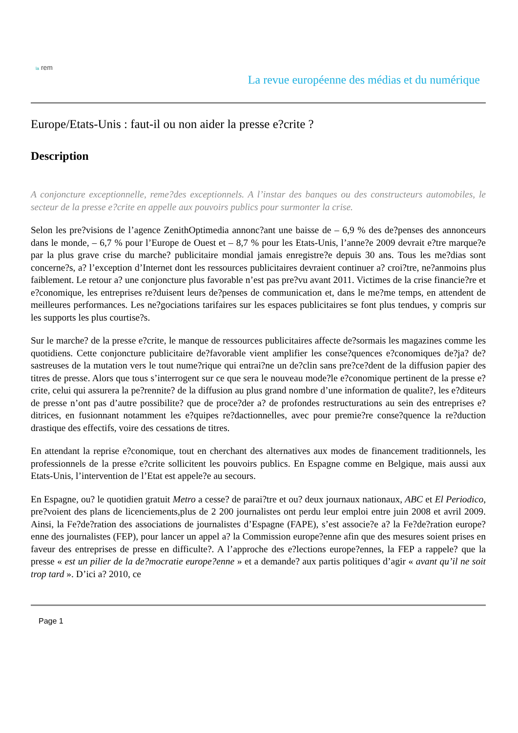la rem
La revue européenne des médias et du numérique
Europe/Etats-Unis : faut-il ou non aider la presse e?crite ?
Description
A conjoncture exceptionnelle, reme?des exceptionnels. A l’instar des banques ou des constructeurs automobiles, le secteur de la presse e?crite en appelle aux pouvoirs publics pour surmonter la crise.
Selon les pre?visions de l’agence ZenithOptimedia annonc?ant une baisse de – 6,9 % des de?penses des annonceurs dans le monde, – 6,7 % pour l’Europe de Ouest et – 8,7 % pour les Etats-Unis, l’anne?e 2009 devrait e?tre marque?e par la plus grave crise du marche? publicitaire mondial jamais enregistre?e depuis 30 ans. Tous les me?dias sont concerne?s, a? l’exception d’Internet dont les ressources publicitaires devraient continuer a? croi?tre, ne?anmoins plus faiblement. Le retour a? une conjoncture plus favorable n’est pas pre?vu avant 2011. Victimes de la crise financie?re et e?conomique, les entreprises re?duisent leurs de?penses de communication et, dans le me?me temps, en attendent de meilleures performances. Les ne?gociations tarifaires sur les espaces publicitaires se font plus tendues, y compris sur les supports les plus courtise?s.
Sur le marche? de la presse e?crite, le manque de ressources publicitaires affecte de?sormais les magazines comme les quotidiens. Cette conjoncture publicitaire de?favorable vient amplifier les conse?quences e?conomiques de?ja? de?sastreuses de la mutation vers le tout nume?rique qui entrai?ne un de?clin sans pre?ce?dent de la diffusion papier des titres de presse. Alors que tous s’interrogent sur ce que sera le nouveau mode?le e?conomique pertinent de la presse e?crite, celui qui assurera la pe?rennite? de la diffusion au plus grand nombre d’une information de qualite?, les e?diteurs de presse n’ont pas d’autre possibilite? que de proce?der a? de profondes restructurations au sein des entreprises e?ditrices, en fusionnant notamment les e?quipes re?dactionnelles, avec pour premie?re conse?quence la re?duction drastique des effectifs, voire des cessations de titres.
En attendant la reprise e?conomique, tout en cherchant des alternatives aux modes de financement traditionnels, les professionnels de la presse e?crite sollicitent les pouvoirs publics. En Espagne comme en Belgique, mais aussi aux Etats-Unis, l’intervention de l’Etat est appele?e au secours.
En Espagne, ou? le quotidien gratuit Metro a cesse? de parai?tre et ou? deux journaux nationaux, ABC et El Periodico, pre?voient des plans de licenciements,plus de 2 200 journalistes ont perdu leur emploi entre juin 2008 et avril 2009. Ainsi, la Fe?de?ration des associations de journalistes d’Espagne (FAPE), s’est associe?e a? la Fe?de?ration europe?enne des journalistes (FEP), pour lancer un appel a? la Commission europe?enne afin que des mesures soient prises en faveur des entreprises de presse en difficulte?. A l’approche des e?lections europe?ennes, la FEP a rappele? que la presse « est un pilier de la de?mocratie europe?enne » et a demande? aux partis politiques d’agir « avant qu’il ne soit trop tard ». D’ici a? 2010, ce
Page 1